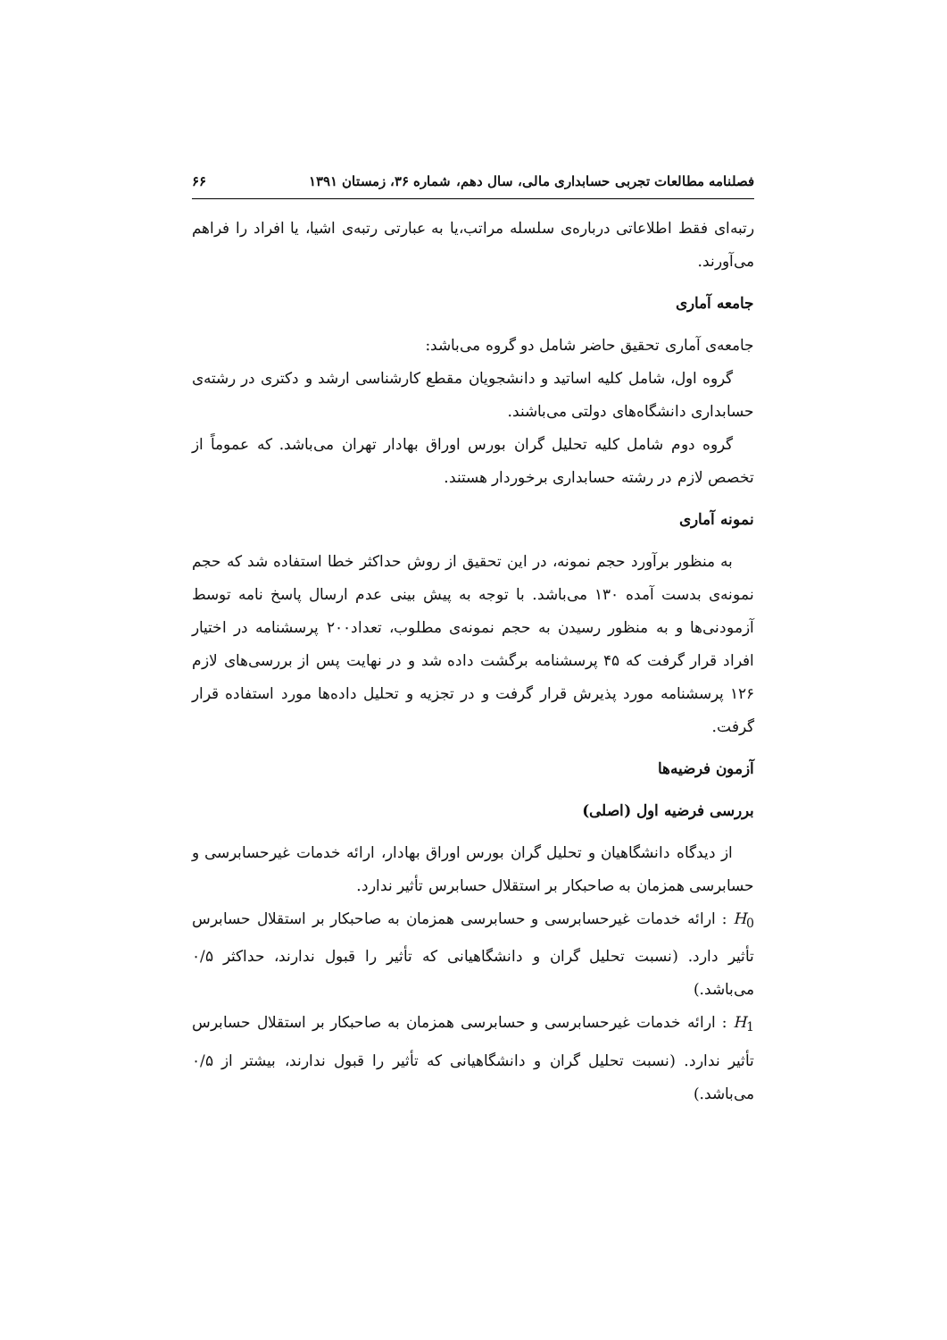فصلنامه مطالعات تجربی حسابداری مالی، سال دهم، شماره ۳۶، زمستان ۱۳۹۱ ۶۶
رتبه‌ای فقط اطلاعاتی درباره‌ی سلسله مراتب،یا به عبارتی رتبه‌ی اشیا، یا افراد را فراهم می‌آورند.
جامعه آماری
جامعه‌ی آماری تحقیق حاضر شامل دو گروه می‌باشد:
گروه اول، شامل کلیه اساتید و دانشجویان مقطع کارشناسی ارشد و دکتری در رشته‌ی حسابداری دانشگاه‌های دولتی می‌باشند.
گروه دوم شامل کلیه تحلیل گران بورس اوراق بهادار تهران می‌باشد. که عموماً از تخصص لازم در رشته حسابداری برخوردار هستند.
نمونه آماری
به منظور برآورد حجم نمونه، در این تحقیق از روش حداکثر خطا استفاده شد که حجم نمونه‌ی بدست آمده ۱۳۰ می‌باشد. با توجه به پیش بینی عدم ارسال پاسخ نامه توسط آزمودنی‌ها و به منظور رسیدن به حجم نمونه‌ی مطلوب، تعداد۲۰۰ پرسشنامه در اختیار افراد قرار گرفت که ۴۵ پرسشنامه برگشت داده شد و در نهایت پس از بررسی‌های لازم ۱۲۶ پرسشنامه مورد پذیرش قرار گرفت و در تجزیه و تحلیل داده‌ها مورد استفاده قرار گرفت.
آزمون فرضیه‌ها
بررسی فرضیه اول (اصلی)
از دیدگاه دانشگاهیان و تحلیل گران بورس اوراق بهادار، ارائه خدمات غیرحسابرسی و حسابرسی همزمان به صاحبکار بر استقلال حسابرس تأثیر ندارد.
H<sub>0</sub> : ارائه خدمات غیرحسابرسی و حسابرسی همزمان به صاحبکار بر استقلال حسابرس تأثیر دارد. (نسبت تحلیل گران و دانشگاهیانی که تأثیر را قبول ندارند، حداکثر ۰/۵ می‌باشد.)
H<sub>1</sub> : ارائه خدمات غیرحسابرسی و حسابرسی همزمان به صاحبکار بر استقلال حسابرس تأثیر ندارد. (نسبت تحلیل گران و دانشگاهیانی که تأثیر را قبول ندارند، بیشتر از ۰/۵ می‌باشد.)